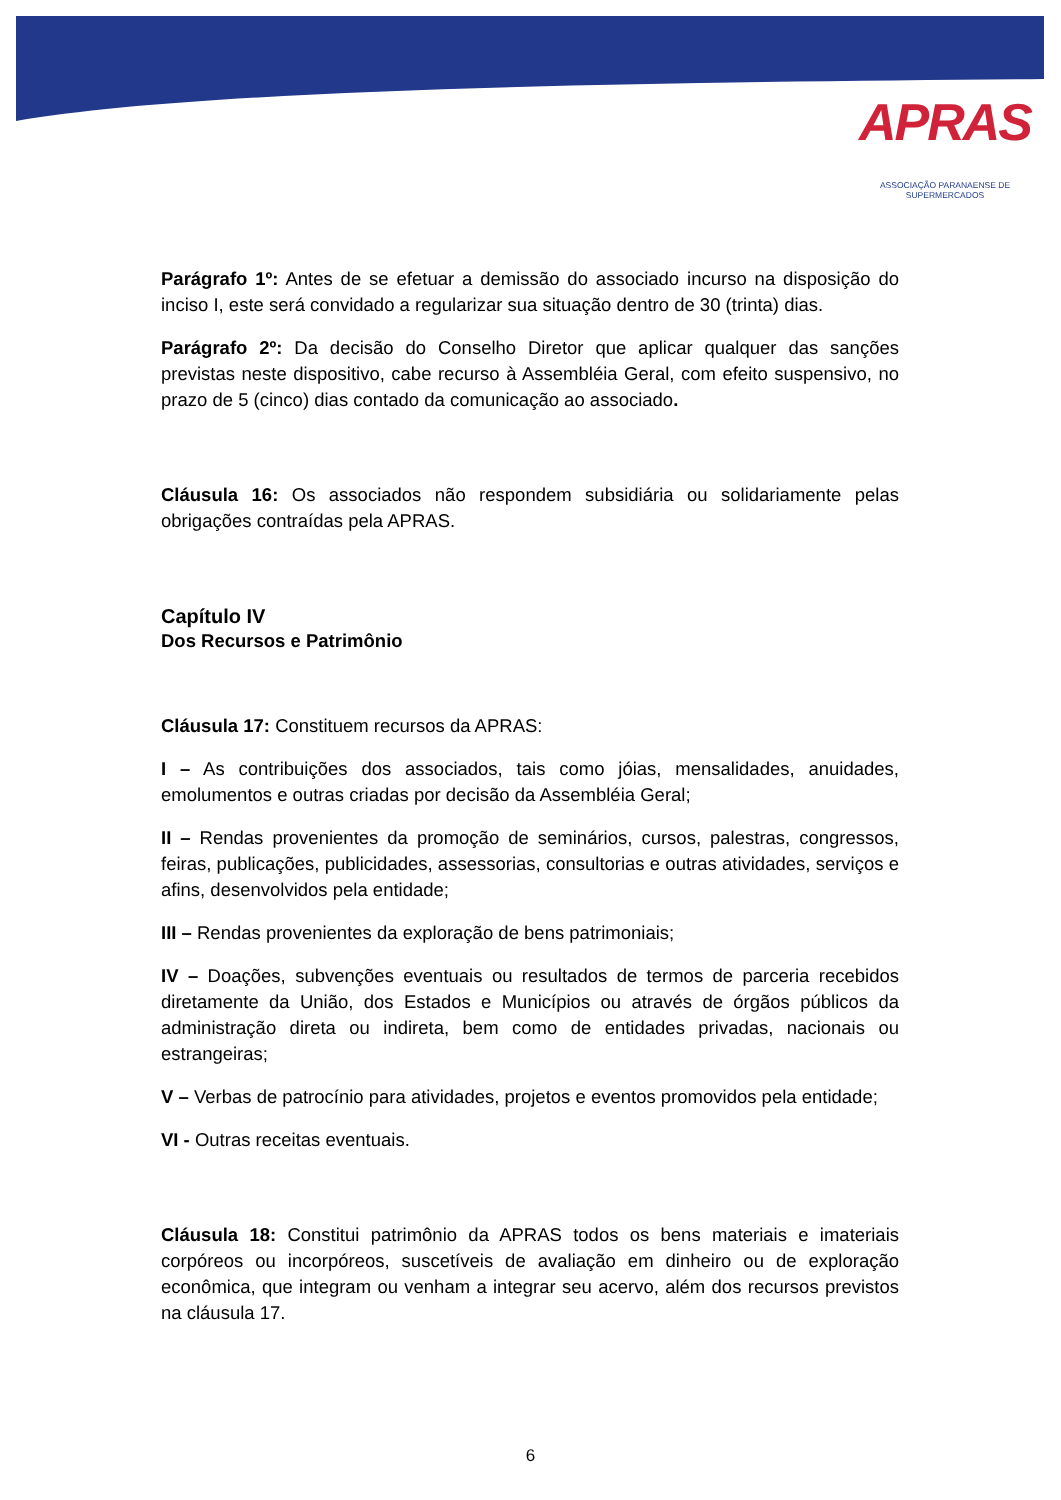APRAS
ASSOCIAÇÃO PARANAENSE DE SUPERMERCADOS
Parágrafo 1º: Antes de se efetuar a demissão do associado incurso na disposição do inciso I, este será convidado a regularizar sua situação dentro de 30 (trinta) dias.
Parágrafo 2º: Da decisão do Conselho Diretor que aplicar qualquer das sanções previstas neste dispositivo, cabe recurso à Assembléia Geral, com efeito suspensivo, no prazo de 5 (cinco) dias contado da comunicação ao associado.
Cláusula 16: Os associados não respondem subsidiária ou solidariamente pelas obrigações contraídas pela APRAS.
Capítulo IV
Dos Recursos e Patrimônio
Cláusula 17: Constituem recursos da APRAS:
I – As contribuições dos associados, tais como jóias, mensalidades, anuidades, emolumentos e outras criadas por decisão da Assembléia Geral;
II – Rendas provenientes da promoção de seminários, cursos, palestras, congressos, feiras, publicações, publicidades, assessorias, consultorias e outras atividades, serviços e afins, desenvolvidos pela entidade;
III – Rendas provenientes da exploração de bens patrimoniais;
IV – Doações, subvenções eventuais ou resultados de termos de parceria recebidos diretamente da União, dos Estados e Municípios ou através de órgãos públicos da administração direta ou indireta, bem como de entidades privadas, nacionais ou estrangeiras;
V – Verbas de patrocínio para atividades, projetos e eventos promovidos pela entidade;
VI - Outras receitas eventuais.
Cláusula 18: Constitui patrimônio da APRAS todos os bens materiais e imateriais corpóreos ou incorpóreos, suscetíveis de avaliação em dinheiro ou de exploração econômica, que integram ou venham a integrar seu acervo, além dos recursos previstos na cláusula 17.
6